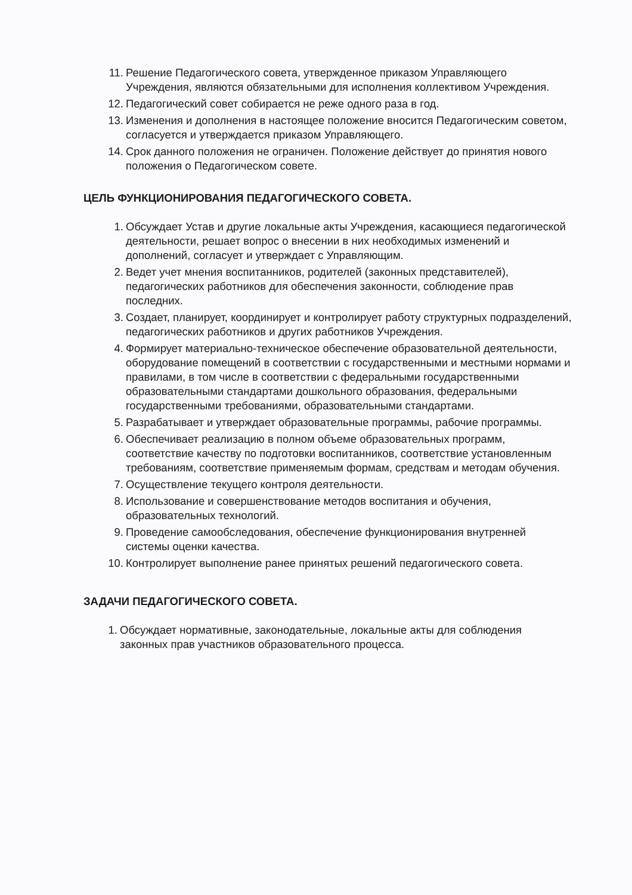11. Решение Педагогического совета, утвержденное приказом Управляющего Учреждения, являются обязательными для исполнения коллективом Учреждения.
12. Педагогический совет собирается не реже одного раза в год.
13. Изменения и дополнения в настоящее положение вносится Педагогическим советом, согласуется и утверждается приказом Управляющего.
14. Срок данного положения не ограничен. Положение действует до принятия нового положения о Педагогическом совете.
ЦЕЛЬ ФУНКЦИОНИРОВАНИЯ ПЕДАГОГИЧЕСКОГО СОВЕТА.
1. Обсуждает Устав и другие локальные акты Учреждения, касающиеся педагогической деятельности, решает вопрос о внесении в них необходимых изменений и дополнений, согласует и утверждает с Управляющим.
2. Ведет учет мнения воспитанников, родителей (законных представителей), педагогических работников для обеспечения законности, соблюдение прав последних.
3. Создает, планирует, координирует и контролирует работу структурных подразделений, педагогических работников и других работников Учреждения.
4. Формирует материально-техническое обеспечение образовательной деятельности, оборудование помещений в соответствии с государственными и местными нормами и правилами, в том числе в соответствии с федеральными государственными образовательными стандартами дошкольного образования, федеральными государственными требованиями, образовательными стандартами.
5. Разрабатывает и утверждает образовательные программы, рабочие программы.
6. Обеспечивает реализацию в полном объеме образовательных программ, соответствие качеству по подготовки воспитанников, соответствие установленным требованиям, соответствие применяемым формам, средствам и методам обучения.
7. Осуществление текущего контроля деятельности.
8. Использование и совершенствование методов воспитания и обучения, образовательных технологий.
9. Проведение самообследования, обеспечение функционирования внутренней системы оценки качества.
10. Контролирует выполнение ранее принятых решений педагогического совета.
ЗАДАЧИ ПЕДАГОГИЧЕСКОГО СОВЕТА.
1. Обсуждает нормативные, законодательные, локальные акты для соблюдения законных прав участников образовательного процесса.